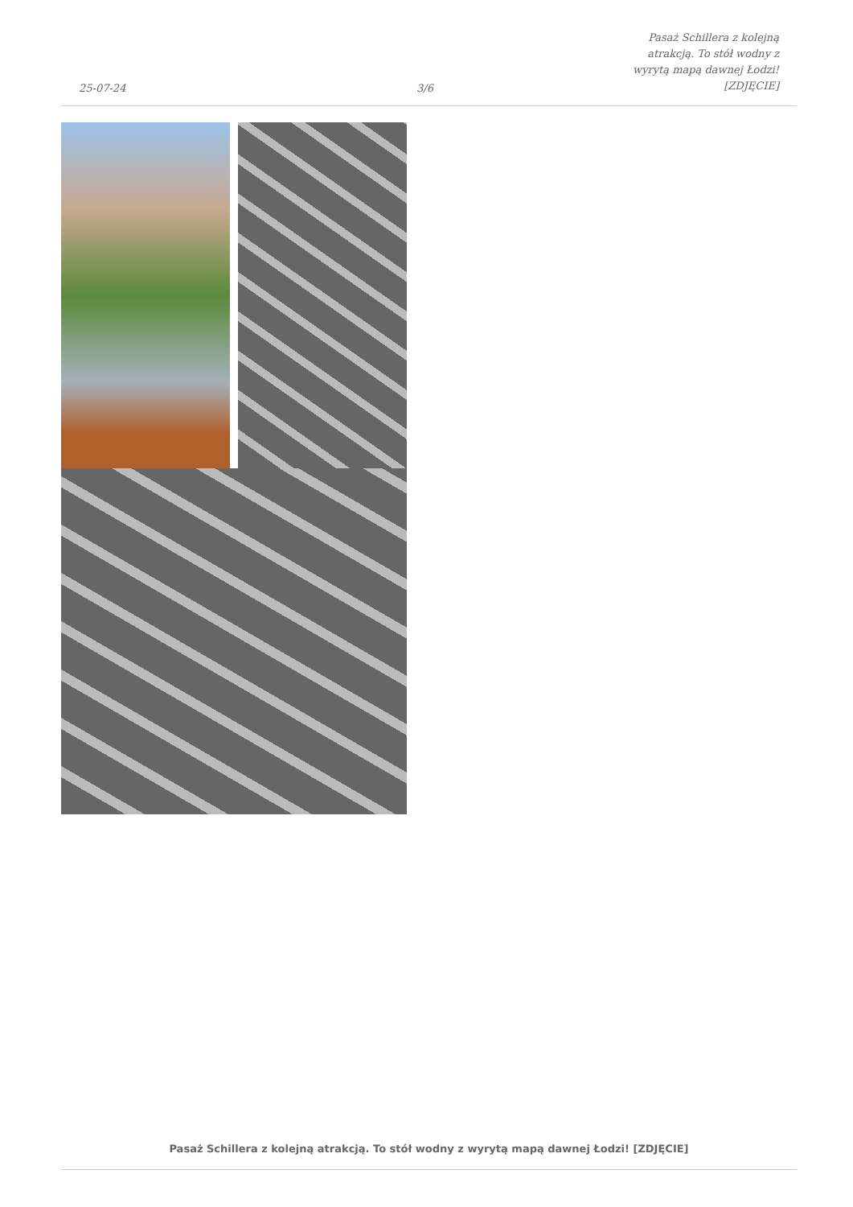25-07-24
3/6
Pasaż Schillera z kolejną atrakcją. To stół wodny z wyrytą mapą dawnej Łodzi! [ZDJĘCIE]
Pasaż Schillera z kolejną atrakcją. To stół wodny z wyrytą mapą dawnej Łodzi! [ZDJĘCIE]